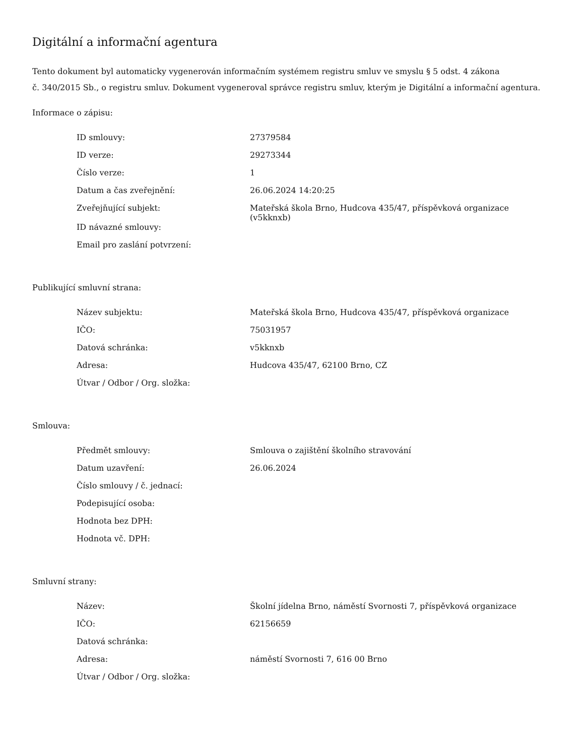Digitální a informační agentura
Tento dokument byl automaticky vygenerován informačním systémem registru smluv ve smyslu § 5 odst. 4 zákona
č. 340/2015 Sb., o registru smluv. Dokument vygeneroval správce registru smluv, kterým je Digitální a informační agentura.
Informace o zápisu:
| ID smlouvy: | 27379584 |
| ID verze: | 29273344 |
| Číslo verze: | 1 |
| Datum a čas zveřejnění: | 26.06.2024 14:20:25 |
| Zveřejňující subjekt: | Mateřská škola Brno, Hudcova 435/47, příspěvková organizace (v5kknxb) |
| ID návazné smlouvy: | |
| Email pro zaslání potvrzení: | |
Publikující smluvní strana:
| Název subjektu: | Mateřská škola Brno, Hudcova 435/47, příspěvková organizace |
| IČO: | 75031957 |
| Datová schránka: | v5kknxb |
| Adresa: | Hudcova 435/47, 62100 Brno, CZ |
| Útvar / Odbor / Org. složka: | |
Smlouva:
| Předmět smlouvy: | Smlouva o zajištění školního stravování |
| Datum uzavření: | 26.06.2024 |
| Číslo smlouvy / č. jednací: | |
| Podepisující osoba: | |
| Hodnota bez DPH: | |
| Hodnota vč. DPH: | |
Smluvní strany:
| Název: | Školní jídelna Brno, náměstí Svornosti 7, příspěvková organizace |
| IČO: | 62156659 |
| Datová schránka: | |
| Adresa: | náměstí Svornosti 7, 616 00 Brno |
| Útvar / Odbor / Org. složka: | |